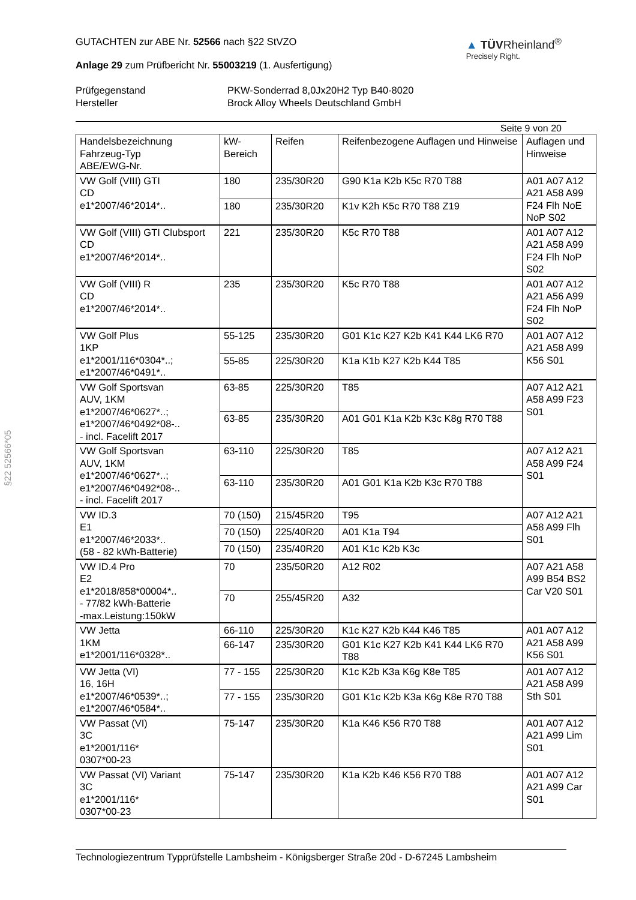§22 52566*05
GUTACHTEN zur ABE Nr. 52566 nach §22 StVZO
Anlage 29 zum Prüfbericht Nr. 55003219 (1. Ausfertigung)
▲ TÜVRheinland<sup>®</sup>
Precisely Right.
Prüfgegenstand PKW-Sonderrad 8,0Jx20H2 Typ B40-8020 Hersteller Brock Alloy Wheels Deutschland GmbH
Seite 9 von 20
| Handelsbezeichnung Fahrzeug-Typ ABE/EWG-Nr. | kW- Bereich | Reifen | Reifenbezogene Auflagen und Hinweise | Auflagen und Hinweise |
| --- | --- | --- | --- | --- |
| VW Golf (VIII) GTI CD e1*2007/46*2014*.. | 180 | 235/30R20 | G90 K1a K2b K5c R70 T88 | A01 A07 A12 A21 A58 A99 F24 Flh NoE NoP S02 |
| | 180 | 235/30R20 | K1v K2h K5c R70 T88 Z19 | |
| VW Golf (VIII) GTI Clubsport CD e1*2007/46*2014*.. | 221 | 235/30R20 | K5c R70 T88 | A01 A07 A12 A21 A58 A99 F24 Flh NoP S02 |
| VW Golf (VIII) R CD e1*2007/46*2014*.. | 235 | 235/30R20 | K5c R70 T88 | A01 A07 A12 A21 A56 A99 F24 Flh NoP S02 |
| VW Golf Plus 1KP e1*2001/116*0304*..; e1*2007/46*0491*.. | 55-125 | 235/30R20 | G01 K1c K27 K2b K41 K44 LK6 R70 | A01 A07 A12 A21 A58 A99 K56 S01 |
| | 55-85 | 225/30R20 | K1a K1b K27 K2b K44 T85 | |
| VW Golf Sportsvan AUV, 1KM e1*2007/46*0627*..; e1*2007/46*0492*08-.. - incl. Facelift 2017 | 63-85 | 225/30R20 | T85 | A07 A12 A21 A58 A99 F23 S01 |
| | 63-85 | 235/30R20 | A01 G01 K1a K2b K3c K8g R70 T88 | |
| VW Golf Sportsvan AUV, 1KM e1*2007/46*0627*..; e1*2007/46*0492*08-.. - incl. Facelift 2017 | 63-110 | 225/30R20 | T85 | A07 A12 A21 A58 A99 F24 S01 |
| | 63-110 | 235/30R20 | A01 G01 K1a K2b K3c R70 T88 | |
| VW ID.3 E1 e1*2007/46*2033*.. (58 - 82 kWh-Batterie) | 70 (150) | 215/45R20 | T95 | A07 A12 A21 A58 A99 Flh S01 |
| | 70 (150) | 225/40R20 | A01 K1a T94 | |
| | 70 (150) | 235/40R20 | A01 K1c K2b K3c | |
| VW ID.4 Pro E2 e1*2018/858*00004*.. - 77/82 kWh-Batterie -max.Leistung:150kW | 70 | 235/50R20 | A12 R02 | A07 A21 A58 A99 B54 BS2 Car V20 S01 |
| | 70 | 255/45R20 | A32 | |
| VW Jetta 1KM e1*2001/116*0328*.. | 66-110 | 225/30R20 | K1c K27 K2b K44 K46 T85 | A01 A07 A12 A21 A58 A99 K56 S01 |
| | 66-147 | 235/30R20 | G01 K1c K27 K2b K41 K44 LK6 R70 T88 | |
| VW Jetta (VI) 16, 16H e1*2007/46*0539*..; e1*2007/46*0584*.. | 77 - 155 | 225/30R20 | K1c K2b K3a K6g K8e T85 | A01 A07 A12 A21 A58 A99 Sth S01 |
| | 77 - 155 | 235/30R20 | G01 K1c K2b K3a K6g K8e R70 T88 | |
| VW Passat (VI) 3C e1*2001/116* 0307*00-23 | 75-147 | 235/30R20 | K1a K46 K56 R70 T88 | A01 A07 A12 A21 A99 Lim S01 |
| VW Passat (VI) Variant 3C e1*2001/116* 0307*00-23 | 75-147 | 235/30R20 | K1a K2b K46 K56 R70 T88 | A01 A07 A12 A21 A99 Car S01 |
Technologiezentrum Typprüfstelle Lambsheim - Königsberger Straße 20d - D-67245 Lambsheim